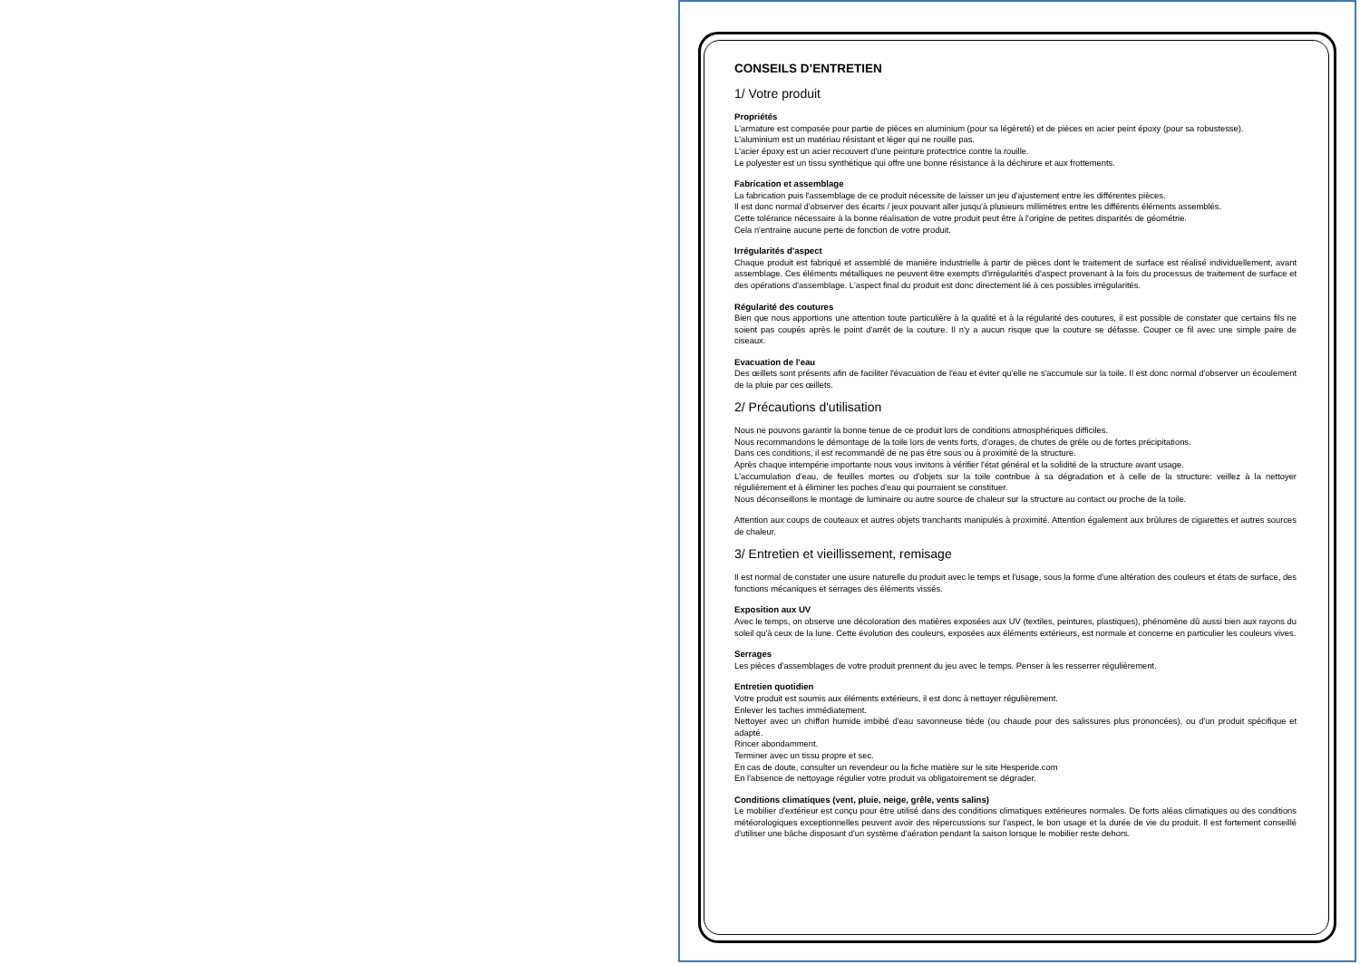CONSEILS D’ENTRETIEN
1/ Votre produit
Propriétés
L'armature est composée pour partie de pièces en aluminium (pour sa légèreté) et de pièces en acier peint époxy (pour sa robustesse).
L'aluminium est un matériau résistant et léger qui ne rouille pas.
L'acier époxy est un acier recouvert d'une peinture protectrice contre la rouille.
Le polyester est un tissu synthétique qui offre une bonne résistance à la déchirure et aux frottements.
Fabrication et assemblage
La fabrication puis l'assemblage de ce produit nécessite de laisser un jeu d'ajustement entre les différentes pièces.
Il est donc normal d'observer des écarts / jeux pouvant aller jusqu'à plusieurs millimètres entre les différents éléments assemblés.
Cette tolérance nécessaire à la bonne réalisation de votre produit peut être à l'origine de petites disparités de géométrie.
Cela n'entraine aucune perte de fonction de votre produit.
Irrégularités d'aspect
Chaque produit est fabriqué et assemblé de manière industrielle à partir de pièces dont le traitement de surface est réalisé individuellement, avant assemblage. Ces éléments métalliques ne peuvent être exempts d'irrégularités d'aspect provenant à la fois du processus de traitement de surface et des opérations d'assemblage. L'aspect final du produit est donc directement lié à ces possibles irrégularités.
Régularité des coutures
Bien que nous apportions une attention toute particulière à la qualité et à la régularité des coutures, il est possible de constater que certains fils ne soient pas coupés après le point d'arrêt de la couture. Il n'y a aucun risque que la couture se défasse. Couper ce fil avec une simple paire de ciseaux.
Evacuation de l'eau
Des œillets sont présents afin de faciliter l'évacuation de l'eau et éviter qu'elle ne s'accumule sur la toile. Il est donc normal d'observer un écoulement de la pluie par ces œillets.
2/ Précautions d'utilisation
Nous ne pouvons garantir la bonne tenue de ce produit lors de conditions atmosphériques difficiles.
Nous recommandons le démontage de la toile lors de vents forts, d'orages, de chutes de grêle ou de fortes précipitations.
Dans ces conditions, il est recommandé de ne pas être sous ou à proximité de la structure.
Après chaque intempérie importante nous vous invitons à vérifier l'état général et la solidité de la structure avant usage.
L'accumulation d'eau, de feuilles mortes ou d'objets sur la toile contribue à sa dégradation et à celle de la structure: veillez à la nettoyer régulièrement et à éliminer les poches d'eau qui pourraient se constituer.
Nous déconseillons le montage de luminaire ou autre source de chaleur sur la structure au contact ou proche de la toile.
Attention aux coups de couteaux et autres objets tranchants manipulés à proximité. Attention également aux brûlures de cigarettes et autres sources de chaleur.
3/ Entretien et vieillissement, remisage
Il est normal de constater une usure naturelle du produit avec le temps et l'usage, sous la forme d'une altération des couleurs et états de surface, des fonctions mécaniques et serrages des éléments vissés.
Exposition aux UV
Avec le temps, on observe une décoloration des matières exposées aux UV (textiles, peintures, plastiques), phénomène dû aussi bien aux rayons du soleil qu'à ceux de la lune. Cette évolution des couleurs, exposées aux éléments extérieurs, est normale et concerne en particulier les couleurs vives.
Serrages
Les pièces d'assemblages de votre produit prennent du jeu avec le temps. Penser à les resserrer régulièrement.
Entretien quotidien
Votre produit est soumis aux éléments extérieurs, il est donc à nettoyer régulièrement.
Enlever les taches immédiatement.
Nettoyer avec un chiffon humide imbibé d'eau savonneuse tiède (ou chaude pour des salissures plus prononcées), ou d'un produit spécifique et adapté.
Rincer abondamment.
Terminer avec un tissu propre et sec.
En cas de doute, consulter un revendeur ou la fiche matière sur le site Hesperide.com
En l'absence de nettoyage régulier votre produit va obligatoirement se dégrader.
Conditions climatiques (vent, pluie, neige, grêle, vents salins)
Le mobilier d'extérieur est conçu pour être utilisé dans des conditions climatiques extérieures normales. De forts aléas climatiques ou des conditions météorologiques exceptionnelles peuvent avoir des répercussions sur l'aspect, le bon usage et la durée de vie du produit. Il est fortement conseillé d'utiliser une bâche disposant d'un système d'aération pendant la saison lorsque le mobilier reste dehors.